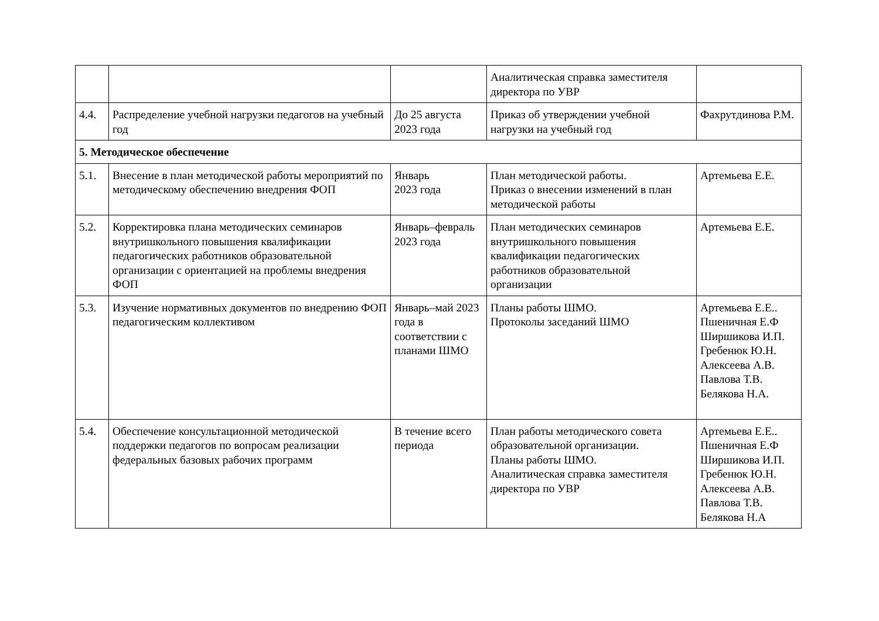| | | | Аналитическая справка заместителя директора по УВР | |
| 4.4. | Распределение учебной нагрузки педагогов на учебный год | До 25 августа 2023 года | Приказ об утверждении учебной нагрузки на учебный год | Фахрутдинова Р.М. |
| 5. Методическое обеспечение | | | | |
| 5.1. | Внесение в план методической работы мероприятий по методическому обеспечению внедрения ФОП | Январь 2023 года | План методической работы. Приказ о внесении изменений в план методической работы | Артемьева Е.Е. |
| 5.2. | Корректировка плана методических семинаров внутришкольного повышения квалификации педагогических работников образовательной организации с ориентацией на проблемы внедрения ФОП | Январь–февраль 2023 года | План методических семинаров внутришкольного повышения квалификации педагогических работников образовательной организации | Артемьева Е.Е. |
| 5.3. | Изучение нормативных документов по внедрению ФОП педагогическим коллективом | Январь–май 2023 года в соответствии с планами ШМО | Планы работы ШМО. Протоколы заседаний ШМО | Артемьева Е.Е.. Пшеничная Е.Ф Ширшикова И.П. Гребенюк Ю.Н. Алексеева А.В. Павлова Т.В. Белякова Н.А. |
| 5.4. | Обеспечение консультационной методической поддержки педагогов по вопросам реализации федеральных базовых рабочих программ | В течение всего периода | План работы методического совета образовательной организации. Планы работы ШМО. Аналитическая справка заместителя директора по УВР | Артемьева Е.Е.. Пшеничная Е.Ф Ширшикова И.П. Гребенюк Ю.Н. Алексеева А.В. Павлова Т.В. Белякова Н.А |